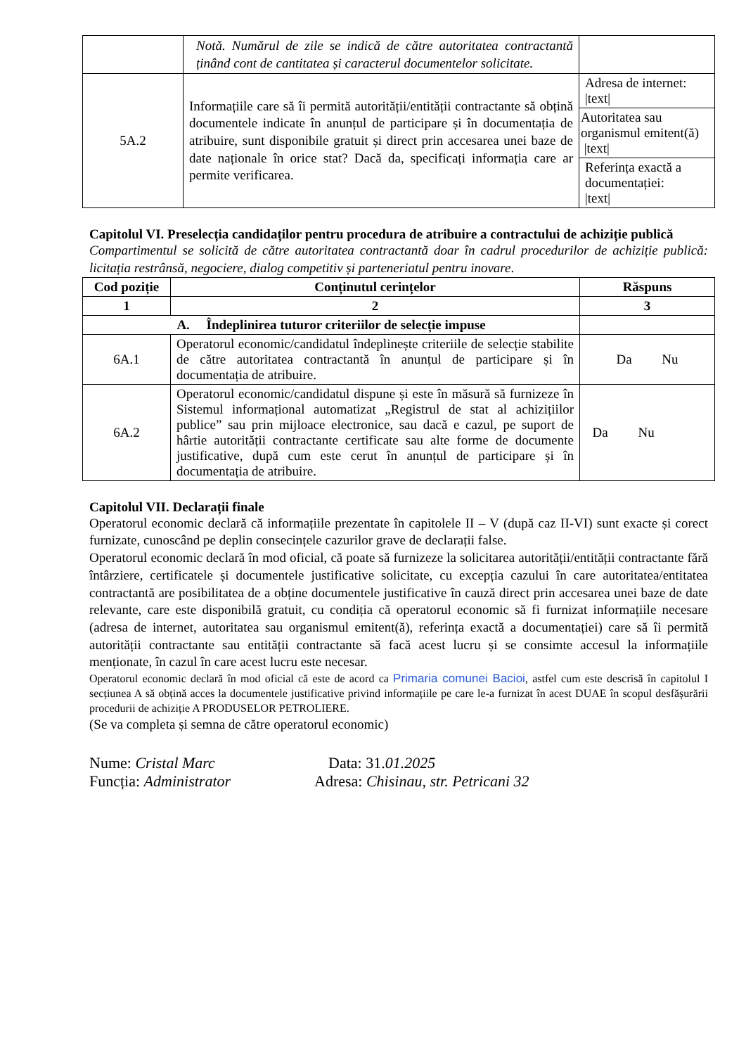| | Notă. Numărul de zile se indică de către autoritatea contractantă ținând cont de cantitatea și caracterul documentelor solicitate. | |
| 5A.2 | Informațiile care să îi permită autorității/entității contractante să obțină documentele indicate în anunțul de participare și în documentația de atribuire, sunt disponibile gratuit și direct prin accesarea unei baze de date naționale în orice stat? Dacă da, specificați informația care ar permite verificarea. | Adresa de internet: /text/ |
| | | Autoritatea sau organismul emitent(ă) /text/ |
| | | Referința exactă a documentației: /text/ |
Capitolul VI. Preselecția candidaților pentru procedura de atribuire a contractului de achiziție publică
Compartimentul se solicită de către autoritatea contractantă doar în cadrul procedurilor de achiziție publică: licitația restrânsă, negociere, dialog competitiv și parteneriatul pentru inovare.
| Cod poziție | Conținutul cerințelor | Răspuns |
| --- | --- | --- |
| 1 | 2 | 3 |
| A. Îndeplinirea tuturor criteriilor de selecție impuse | | |
| 6A.1 | Operatorul economic/candidatul îndeplinește criteriile de selecție stabilite de către autoritatea contractantă în anunțul de participare și în documentația de atribuire. | Da Nu |
| 6A.2 | Operatorul economic/candidatul dispune și este în măsură să furnizeze în Sistemul informațional automatizat „Registrul de stat al achizițiilor publice” sau prin mijloace electronice, sau dacă e cazul, pe suport de hârtie autorității contractante certificate sau alte forme de documente justificative, după cum este cerut în anunțul de participare și în documentația de atribuire. | Da Nu |
Capitolul VII. Declarații finale
Operatorul economic declară că informațiile prezentate în capitolele II – V (după caz II-VI) sunt exacte și corect furnizate, cunoscând pe deplin consecințele cazurilor grave de declarații false.
Operatorul economic declară în mod oficial, că poate să furnizeze la solicitarea autorității/entității contractante fără întârziere, certificatele și documentele justificative solicitate, cu excepția cazului în care autoritatea/entitatea contractantă are posibilitatea de a obține documentele justificative în cauză direct prin accesarea unei baze de date relevante, care este disponibilă gratuit, cu condiția că operatorul economic să fi furnizat informațiile necesare (adresa de internet, autoritatea sau organismul emitent(ă), referința exactă a documentației) care să îi permită autorității contractante sau entității contractante să facă acest lucru și se consimte accesul la informațiile menționate, în cazul în care acest lucru este necesar.
Operatorul economic declară în mod oficial că este de acord ca Primaria comunei Bacioi, astfel cum este descrisă în capitolul I secțiunea A să obțină acces la documentele justificative privind informațiile pe care le-a furnizat în acest DUAE în scopul desfășurării procedurii de achiziție A PRODUSELOR PETROLIERE.
(Se va completa și semna de către operatorul economic)
Nume: Cristal Marc Data: 31.01.2025
Funcția: Administrator Adresa: Chisinau, str. Petricani 32